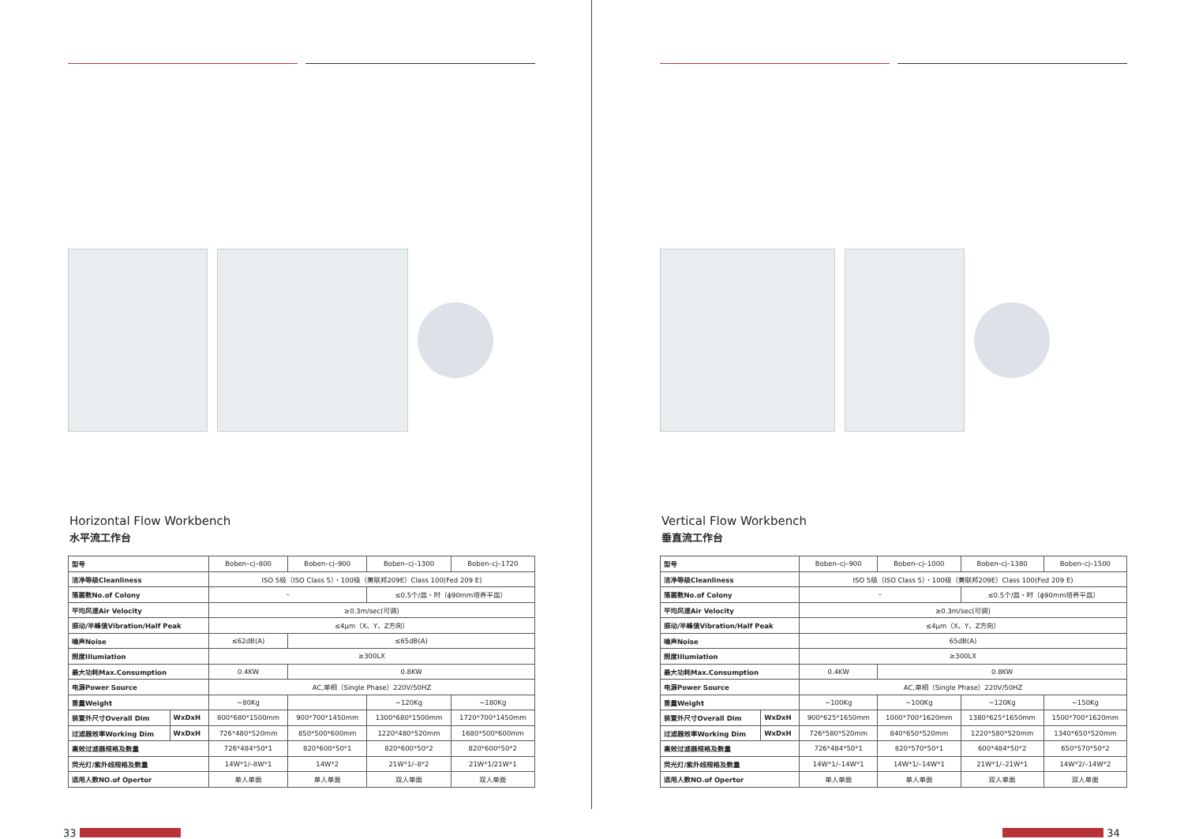Horizontal Flow Workbench
水平流工作台
| 型号 | | Boben–cj–800 | Boben–cj–900 | Boben–cj–1300 | Boben–cj–1720 |
| 洁净等级Cleanliness | | ISO 5级（ISO Class 5）・100级（美联邦209E）Class 100(Fed 209 E) | | | |
| 落菌数No.of Colony | | – | | ≤0.5个/皿・时（ϕ90mm培养平皿） | |
| 平均风速Air Velocity | | ≥0.3m/sec(可调) | | | |
| 振动/半峰值Vibration/Half Peak | | ≤4μm（X、Y、Z方向） | | | |
| 噪声Noise | | ≤62dB(A) | ≤65dB(A) | | |
| 照度IIlumiation | | ≥300LX | | | |
| 最大功耗Max.Consumption | | 0.4KW | 0.8KW | | |
| 电源Power Source | | AC,单相（Single Phase）220V/50HZ | | | |
| 重量Weight | | ~80Kg | | ~120Kg | ~180Kg |
| 装置外尺寸Overall Dim | WxDxH | 800*680*1500mm | 900*700*1450mm | 1300*680*1500mm | 1720*700*1450mm |
| 过滤器效率Working Dim | WxDxH | 726*480*520mm | 850*500*600mm | 1220*480*520mm | 1680*500*600mm |
| 高效过滤器规格及数量 | | 726*484*50*1 | 820*600*50*1 | 820*600*50*2 | 820*600*50*2 |
| 荧光灯/紫外线规格及数量 | | 14W*1/–8W*1 | 14W*2 | 21W*1/–8*2 | 21W*1/21W*1 |
| 适用人数NO.of Opertor | | 单人单面 | 单人单面 | 双人单面 | 双人单面 |
33
Vertical Flow Workbench
垂直流工作台
| 型号 | | Boben–cj–900 | Boben–cj–1000 | Boben–cj–1380 | Boben–cj–1500 |
| 洁净等级Cleanliness | | ISO 5级（ISO Class 5）・100级（美联邦209E）Class 100(Fed 209 E) | | | |
| 落菌数No.of Colony | | – | | ≤0.5个/皿・时（ϕ90mm培养平皿） | |
| 平均风速Air Velocity | | ≥0.3m/sec(可调) | | | |
| 振动/半峰值Vibration/Half Peak | | ≤4μm（X、Y、Z方向） | | | |
| 噪声Noise | | 65dB(A) | | | |
| 照度IIlumiation | | ≥300LX | | | |
| 最大功耗Max.Consumption | | 0.4KW | 0.8KW | | |
| 电源Power Source | | AC,单相（Single Phase）220V/50HZ | | | |
| 重量Weight | | ~100Kg | ~100Kg | ~120Kg | ~150Kg |
| 装置外尺寸Overall Dim | WxDxH | 900*625*1650mm | 1000*700*1620mm | 1380*625*1650mm | 1500*700*1620mm |
| 过滤器效率Working Dim | WxDxH | 726*580*520mm | 840*650*520mm | 1220*580*520mm | 1340*650*520mm |
| 高效过滤器规格及数量 | | 726*484*50*1 | 820*570*50*1 | 600*484*50*2 | 650*570*50*2 |
| 荧光灯/紫外线规格及数量 | | 14W*1/–14W*1 | 14W*1/–14W*1 | 21W*1/–21W*1 | 14W*2/–14W*2 |
| 适用人数NO.of Opertor | | 单人单面 | 单人单面 | 双人单面 | 双人单面 |
34